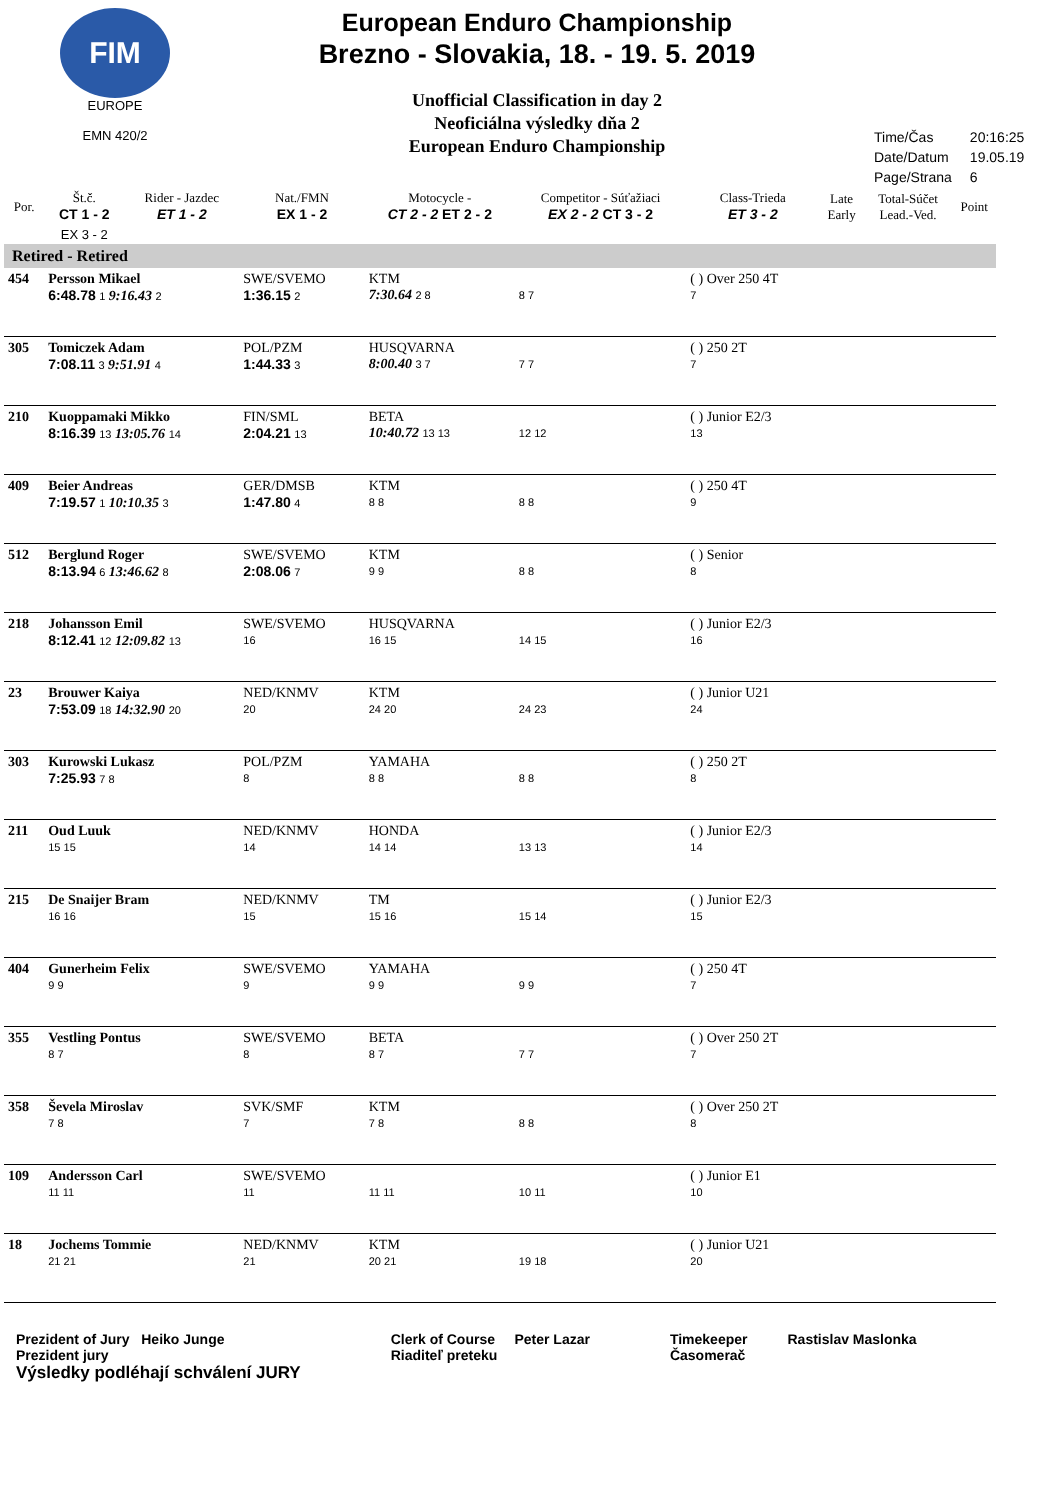FIM
EUROPE
EMN 420/2
European Enduro Championship
Brezno - Slovakia, 18. - 19. 5. 2019
Unofficial Classification in day 2
Neoficiálna výsledky dňa 2
European Enduro Championship
| Time/Čas | 20:16:25 |
| Date/Datum | 19.05.19 |
| Page/Strana | 6 |
| Por. | Št.č. CT 1 - 2 | Rider - Jazdec ET 1 - 2 | Nat./FMN EX 1 - 2 | Motocycle - CT 2 - 2 ET 2 - 2 | Competitor - Súťažiaci EX 2 - 2 CT 3 - 2 | Class-Trieda ET 3 - 2 | Late Early | Total-Súčet Lead.-Ved. | Point |
| --- | --- | --- | --- | --- | --- | --- | --- | --- | --- |
| | EX 3 - 2 | | | | | | | | |
| Retired - Retired | | | | | | | | | |
| 454 | Persson Mikael 6:48.78 1 9:16.43 2 | | SWE/SVEMO 1:36.15 2 | KTM 7:30.64 2 8 | 8 7 | ( ) Over 250 4T 7 | | | |
| 305 | Tomiczek Adam 7:08.11 3 9:51.91 4 | | POL/PZM 1:44.33 3 | HUSQVARNA 8:00.40 3 7 | 7 7 | ( ) 250 2T 7 | | | |
| 210 | Kuoppamaki Mikko 8:16.39 13 13:05.76 14 | | FIN/SML 2:04.21 13 | BETA 10:40.72 13 13 | 12 12 | ( ) Junior E2/3 13 | | | |
| 409 | Beier Andreas 7:19.57 1 10:10.35 3 | | GER/DMSB 1:47.80 4 | KTM 8 8 | 8 8 | ( ) 250 4T 9 | | | |
| 512 | Berglund Roger 8:13.94 6 13:46.62 8 | | SWE/SVEMO 2:08.06 7 | KTM 9 9 | 8 8 | ( ) Senior 8 | | | |
| 218 | Johansson Emil 8:12.41 12 12:09.82 13 | | SWE/SVEMO 16 | HUSQVARNA 16 15 | 14 15 | ( ) Junior E2/3 16 | | | |
| 23 | Brouwer Kaiya 7:53.09 18 14:32.90 20 | | NED/KNMV 20 | KTM 24 20 | 24 23 | ( ) Junior U21 24 | | | |
| 303 | Kurowski Lukasz 7:25.93 7 8 | | POL/PZM 8 | YAMAHA 8 8 | 8 8 | ( ) 250 2T 8 | | | |
| 211 | Oud Luuk 15 15 | | NED/KNMV 14 | HONDA 14 14 | 13 13 | ( ) Junior E2/3 14 | | | |
| 215 | De Snaijer Bram 16 16 | | NED/KNMV 15 | TM 15 16 | 15 14 | ( ) Junior E2/3 15 | | | |
| 404 | Gunerheim Felix 9 9 | | SWE/SVEMO 9 | YAMAHA 9 9 | 9 9 | ( ) 250 4T 7 | | | |
| 355 | Vestling Pontus 8 7 | | SWE/SVEMO 8 | BETA 8 7 | 7 7 | ( ) Over 250 2T 7 | | | |
| 358 | Ševela Miroslav 7 8 | | SVK/SMF 7 | KTM 7 8 | 8 8 | ( ) Over 250 2T 8 | | | |
| 109 | Andersson Carl 11 11 | | SWE/SVEMO 11 | 11 11 | 10 11 | ( ) Junior E1 10 | | | |
| 18 | Jochems Tommie 21 21 | | NED/KNMV 21 | KTM 20 21 | 19 18 | ( ) Junior U21 20 | | | |
Prezident of Jury Heiko Junge
Prezident jury
Výsledky podléhají schválení JURY
Clerk of Course Peter Lazar
Riaditeľ preteku
Timekeeper
Časomerač
Rastislav Maslonka